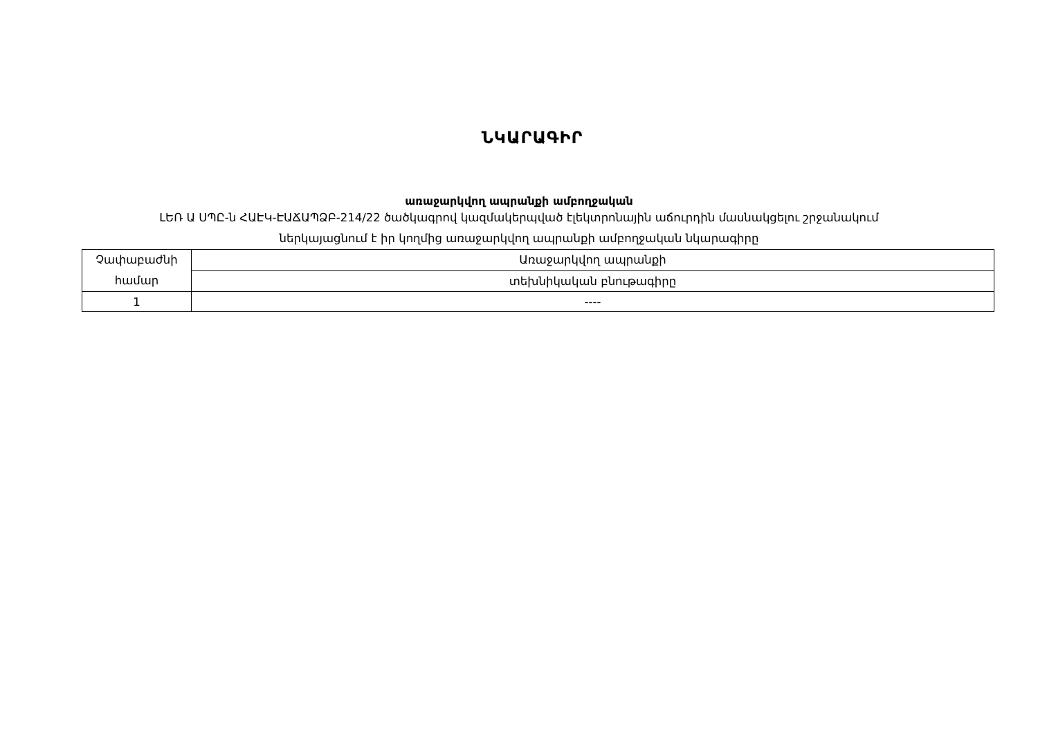ՆԿԱՐԱԳԻՐ
առաջարկվող ապրանքի ամբողջական
ԼԵՌ Ա ՍՊԸ-ն ՀԱԷԿ-ԷԱՃԱՊՁԲ-214/22 ծածկագրով կազմակերպված էլեկտրոնային աճուրդին մասնակցելու շրջանակում
ներկայացնում է իր կողմից առաջարկվող ապրանքի ամբողջական նկարագիրը
| Չափաբաժնի համար | Առաջարկվող ապրանքի |
| | տեխնիկական բնութագիրը |
| 1 | ---- |